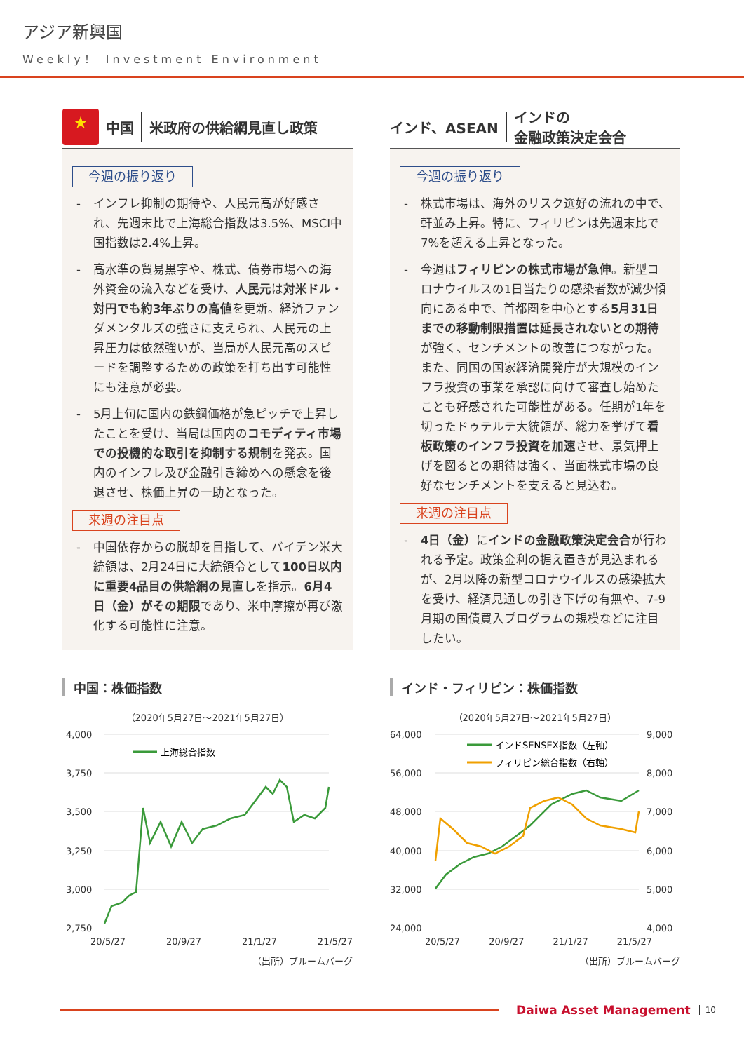アジア新興国
Weekly！ Investment Environment
★
中国 米政府の供給網見直し政策
今週の振り返り
- インフレ抑制の期待や、人民元高が好感され、先週末比で上海総合指数は3.5%、MSCI中国指数は2.4%上昇。
- 高水準の貿易黒字や、株式、債券市場への海外資金の流入などを受け、人民元は対米ドル・対円でも約3年ぶりの高値を更新。経済ファンダメンタルズの強さに支えられ、人民元の上昇圧力は依然強いが、当局が人民元高のスピードを調整するための政策を打ち出す可能性にも注意が必要。
- 5月上旬に国内の鉄鋼価格が急ピッチで上昇したことを受け、当局は国内のコモディティ市場での投機的な取引を抑制する規制を発表。国内のインフレ及び金融引き締めへの懸念を後退させ、株価上昇の一助となった。
来週の注目点
- 中国依存からの脱却を目指して、バイデン米大統領は、2月24日に大統領令として100日以内に重要4品目の供給網の見直しを指示。6月4日（金）がその期限であり、米中摩擦が再び激化する可能性に注意。
インド、ASEAN
インドの
金融政策決定会合
今週の振り返り
- 株式市場は、海外のリスク選好の流れの中で、軒並み上昇。特に、フィリピンは先週末比で7%を超える上昇となった。
- 今週はフィリピンの株式市場が急伸。新型コロナウイルスの1日当たりの感染者数が減少傾向にある中で、首都圏を中心とする5月31日までの移動制限措置は延長されないとの期待が強く、センチメントの改善につながった。また、同国の国家経済開発庁が大規模のインフラ投資の事業を承認に向けて審査し始めたことも好感された可能性がある。任期が1年を切ったドゥテルテ大統領が、総力を挙げて看板政策のインフラ投資を加速させ、景気押上げを図るとの期待は強く、当面株式市場の良好なセンチメントを支えると見込む。
来週の注目点
- 4日（金）にインドの金融政策決定会合が行われる予定。政策金利の据え置きが見込まれるが、2月以降の新型コロナウイルスの感染拡大を受け、経済見通しの引き下げの有無や、7-9月期の国債買入プログラムの規模などに注目したい。
中国：株価指数
（2020年5月27日～2021年5月27日）
4,000
3,750
3,500
3,250
3,000
2,750
上海総合指数
20/5/27 20/9/27 21/1/27 21/5/27
（出所）ブルームバーグ
インド・フィリピン：株価指数
（2020年5月27日～2021年5月27日）
64,000
56,000
48,000
40,000
32,000
24,000
9,000
8,000
7,000
6,000
5,000
4,000
インドSENSEX指数（左軸）
フィリピン総合指数（右軸）
20/5/27 20/9/27 21/1/27 21/5/27
（出所）ブルームバーグ
Daiwa Asset Management 10